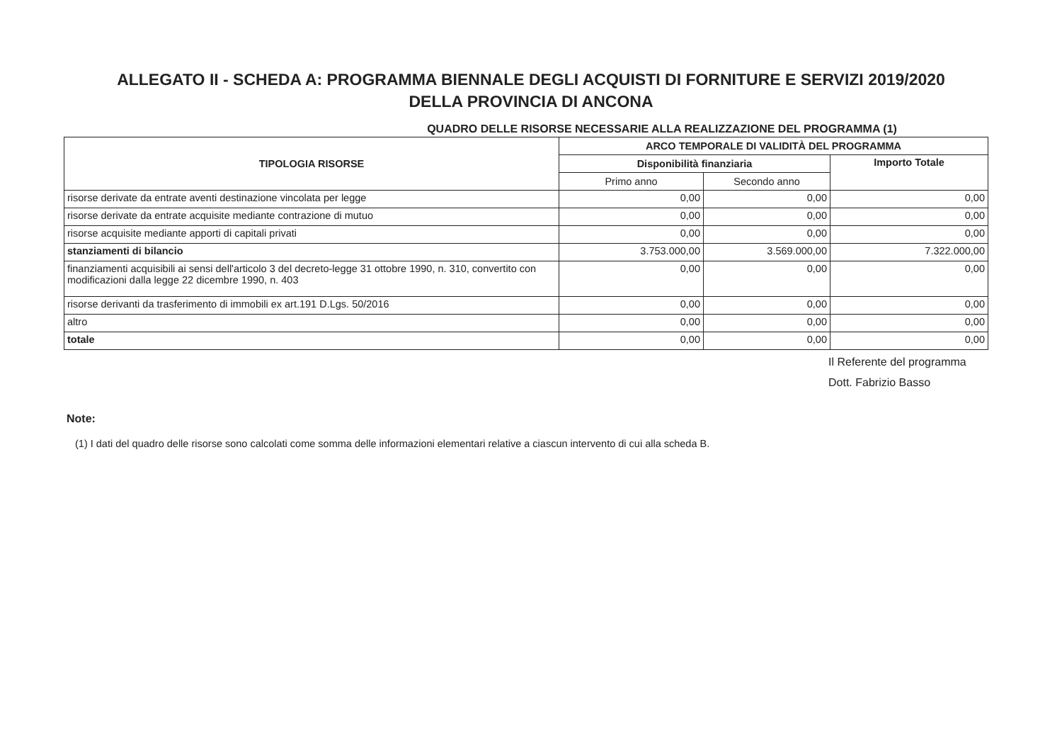ALLEGATO II - SCHEDA A: PROGRAMMA BIENNALE DEGLI ACQUISTI DI FORNITURE E SERVIZI 2019/2020
DELLA PROVINCIA DI ANCONA
QUADRO DELLE RISORSE NECESSARIE ALLA REALIZZAZIONE DEL PROGRAMMA (1)
| TIPOLOGIA RISORSE | ARCO TEMPORALE DI VALIDITÀ DEL PROGRAMMA | | |
| --- | --- | --- | --- |
| | Disponibilità finanziaria | | Importo Totale |
| | Primo anno | Secondo anno | |
| risorse derivate da entrate aventi destinazione vincolata per legge | 0,00 | 0,00 | 0,00 |
| risorse derivate da entrate acquisite mediante contrazione di mutuo | 0,00 | 0,00 | 0,00 |
| risorse acquisite mediante apporti di capitali privati | 0,00 | 0,00 | 0,00 |
| stanziamenti di bilancio | 3.753.000,00 | 3.569.000,00 | 7.322.000,00 |
| finanziamenti acquisibili ai sensi dell'articolo 3 del decreto-legge 31 ottobre 1990, n. 310, convertito con modificazioni dalla legge 22 dicembre 1990, n. 403 | 0,00 | 0,00 | 0,00 |
| risorse derivanti da trasferimento di immobili ex art.191 D.Lgs. 50/2016 | 0,00 | 0,00 | 0,00 |
| altro | 0,00 | 0,00 | 0,00 |
| totale | 0,00 | 0,00 | 0,00 |
Il Referente del programma
Dott. Fabrizio Basso
Note:
(1) I dati del quadro delle risorse sono calcolati come somma delle informazioni elementari relative a ciascun intervento di cui alla scheda B.